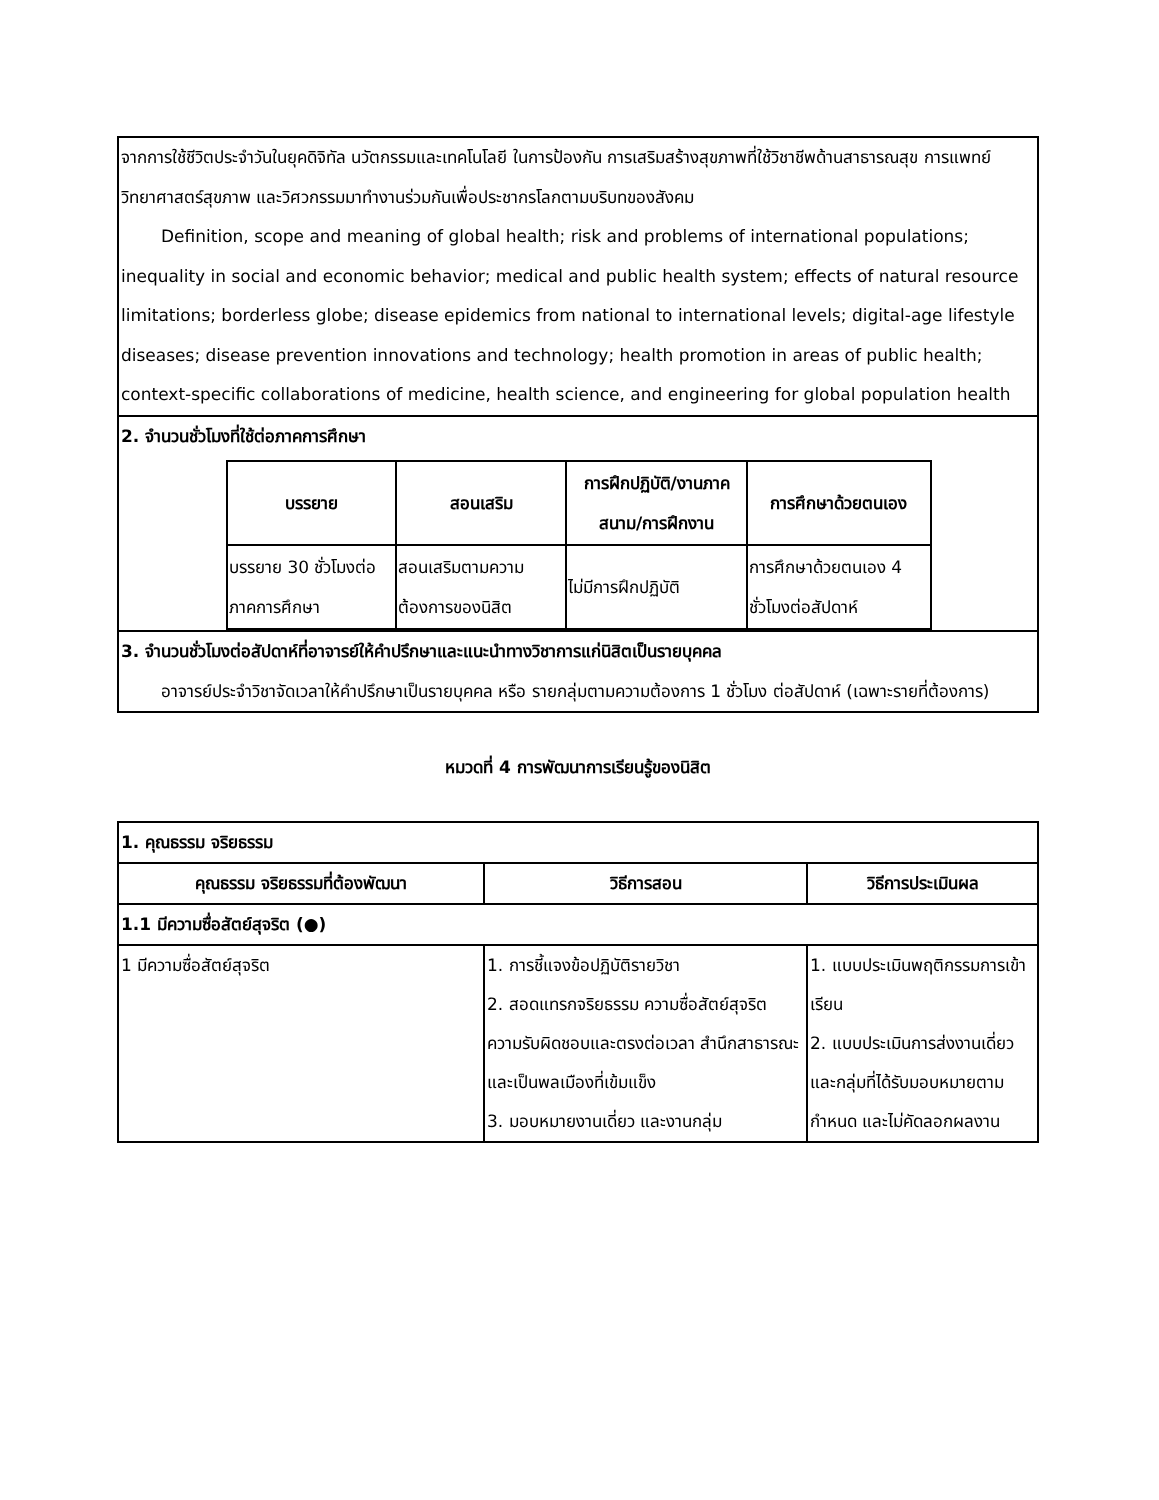จากการใช้ชีวิตประจำวันในยุคดิจิทัล นวัตกรรมและเทคโนโลยี ในการป้องกัน การเสริมสร้างสุขภาพที่ใช้วิชาชีพด้านสาธารณสุข การแพทย์ วิทยาศาสตร์สุขภาพ และวิศวกรรมมาทำงานร่วมกันเพื่อประชากรโลกตามบริบทของสังคม
Definition, scope and meaning of global health; risk and problems of international populations; inequality in social and economic behavior; medical and public health system; effects of natural resource limitations; borderless globe; disease epidemics from national to international levels; digital-age lifestyle diseases; disease prevention innovations and technology; health promotion in areas of public health; context-specific collaborations of medicine, health science, and engineering for global population health
2. จำนวนชั่วโมงที่ใช้ต่อภาคการศึกษา
| บรรยาย | สอนเสริม | การฝึกปฏิบัติ/งานภาคสนาม/การฝึกงาน | การศึกษาด้วยตนเอง |
| --- | --- | --- | --- |
| บรรยาย 30 ชั่วโมงต่อภาคการศึกษา | สอนเสริมตามความต้องการของนิสิต | ไม่มีการฝึกปฏิบัติ | การศึกษาด้วยตนเอง 4 ชั่วโมงต่อสัปดาห์ |
3. จำนวนชั่วโมงต่อสัปดาห์ที่อาจารย์ให้คำปรึกษาและแนะนำทางวิชาการแก่นิสิตเป็นรายบุคคล
อาจารย์ประจำวิชาจัดเวลาให้คำปรึกษาเป็นรายบุคคล หรือ รายกลุ่มตามความต้องการ 1 ชั่วโมง ต่อสัปดาห์ (เฉพาะรายที่ต้องการ)
หมวดที่ 4 การพัฒนาการเรียนรู้ของนิสิต
| 1. คุณธรรม จริยธรรม | | |
| --- | --- | --- |
| คุณธรรม จริยธรรมที่ต้องพัฒนา | วิธีการสอน | วิธีการประเมินผล |
| 1.1 มีความซื่อสัตย์สุจริต (●) | | |
| 1 มีความซื่อสัตย์สุจริต | 1. การชี้แจงข้อปฏิบัติรายวิชา 2. สอดแทรกจริยธรรม ความซื่อสัตย์สุจริต ความรับผิดชอบและตรงต่อเวลา สำนึกสาธารณะและเป็นพลเมืองที่เข้มแข็ง 3. มอบหมายงานเดี่ยว และงานกลุ่ม | 1. แบบประเมินพฤติกรรมการเข้าเรียน 2. แบบประเมินการส่งงานเดี่ยวและกลุ่มที่ได้รับมอบหมายตามกำหนด และไม่คัดลอกผลงาน |